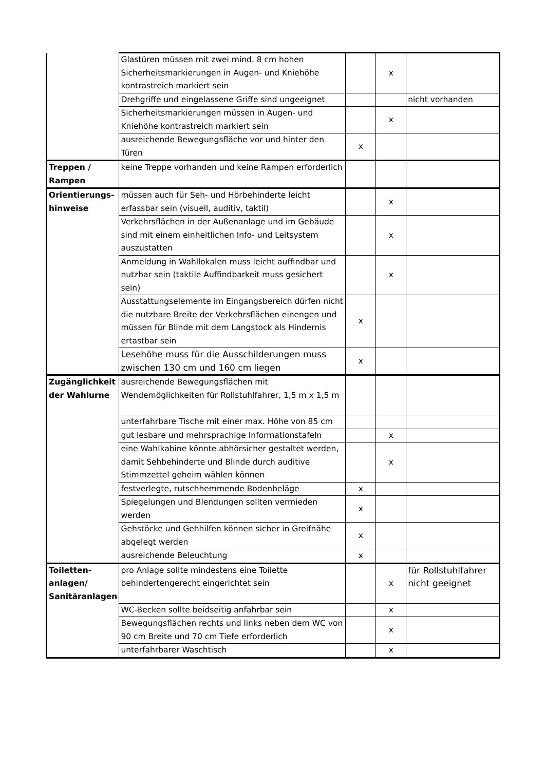| | Glastüren müssen mit zwei mind. 8 cm hohen Sicherheitsmarkierungen in Augen- und Kniehöhe kontrastreich markiert sein | | x | |
| | Drehgriffe und eingelassene Griffe sind ungeeignet | | | nicht vorhanden |
| | Sicherheitsmarkierungen müssen in Augen- und Kniehöhe kontrastreich markiert sein | | x | |
| | ausreichende Bewegungsfläche vor und hinter den Türen | x | | |
| Treppen / Rampen | keine Treppe vorhanden und keine Rampen erforderlich | | | |
| Orientierungs-hinweise | müssen auch für Seh- und Hörbehinderte leicht erfassbar sein (visuell, auditiv, taktil) | | x | |
| | Verkehrsflächen in der Außenanlage und im Gebäude sind mit einem einheitlichen Info- und Leitsystem auszustatten | | x | |
| | Anmeldung in Wahllokalen muss leicht auffindbar und nutzbar sein (taktile Auffindbarkeit muss gesichert sein) | | x | |
| | Ausstattungselemente im Eingangsbereich dürfen nicht die nutzbare Breite der Verkehrsflächen einengen und müssen für Blinde mit dem Langstock als Hindernis ertastbar sein | x | | |
| | Lesehöhe muss für die Ausschilderungen muss zwischen 130 cm und 160 cm liegen | x | | |
| Zugänglichkeit der Wahlurne | ausreichende Bewegungsflächen mit Wendemöglichkeiten für Rollstuhlfahrer, 1,5 m x 1,5 m | | | |
| | unterfahrbare Tische mit einer max. Höhe von 85 cm | | | |
| | gut lesbare und mehrsprachige Informationstafeln | | x | |
| | eine Wahlkabine könnte abhörsicher gestaltet werden, damit Sehbehinderte und Blinde durch auditive Stimmzettel geheim wählen können | | x | |
| | festverlegte, rutschhemmende Bodenbeläge | x | | |
| | Spiegelungen und Blendungen sollten vermieden werden | x | | |
| | Gehstöcke und Gehhilfen können sicher in Greifnähe abgelegt werden | x | | |
| | ausreichende Beleuchtung | x | | |
| Toiletten-anlagen/ Sanitäranlagen | pro Anlage sollte mindestens eine Toilette behindertengerecht eingerichtet sein | | x | für Rollstuhlfahrer nicht geeignet |
| | WC-Becken sollte beidseitig anfahrbar sein | | x | |
| | Bewegungsflächen rechts und links neben dem WC von 90 cm Breite und 70 cm Tiefe erforderlich | | x | |
| | unterfahrbarer Waschtisch | | x | |